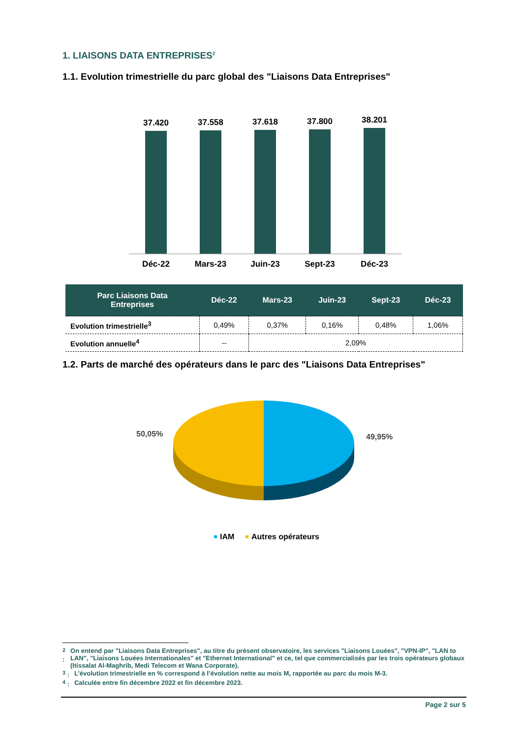1. LIAISONS DATA ENTREPRISES<sup>2</sup>
1.1. Evolution trimestrielle du parc global des "Liaisons Data Entreprises"
37.420
Déc-22
37.558
Mars-23
37.618
Juin-23
37.800
Sept-23
38.201
Déc-23
| Parc Liaisons Data Entreprises | Déc-22 | Mars-23 | Juin-23 | Sept-23 | Déc-23 |
| --- | --- | --- | --- | --- | --- |
| Evolution trimestrielle<sup>3</sup> | 0,49% | 0,37% | 0,16% | 0,48% | 1,06% |
| Evolution annuelle<sup>4</sup> | -- | 2,09% | | | |
1.2. Parts de marché des opérateurs dans le parc des "Liaisons Data Entreprises"
50,05%
49,95%
IAM
Autres opérateurs
<sup>2</sup> : On entend par "Liaisons Data Entreprises", au titre du présent observatoire, les services "Liaisons Louées", "VPN-IP", "LAN to LAN", "Liaisons Louées Internationales" et "Ethernet International" et ce, tel que commercialisés par les trois opérateurs globaux (Itissalat Al-Maghrib, Medi Telecom et Wana Corporate).
<sup>3</sup> : L’évolution trimestrielle en % correspond à l’évolution nette au mois M, rapportée au parc du mois M-3.
<sup>4</sup> : Calculée entre fin décembre 2022 et fin décembre 2023.
Page 2 sur 5